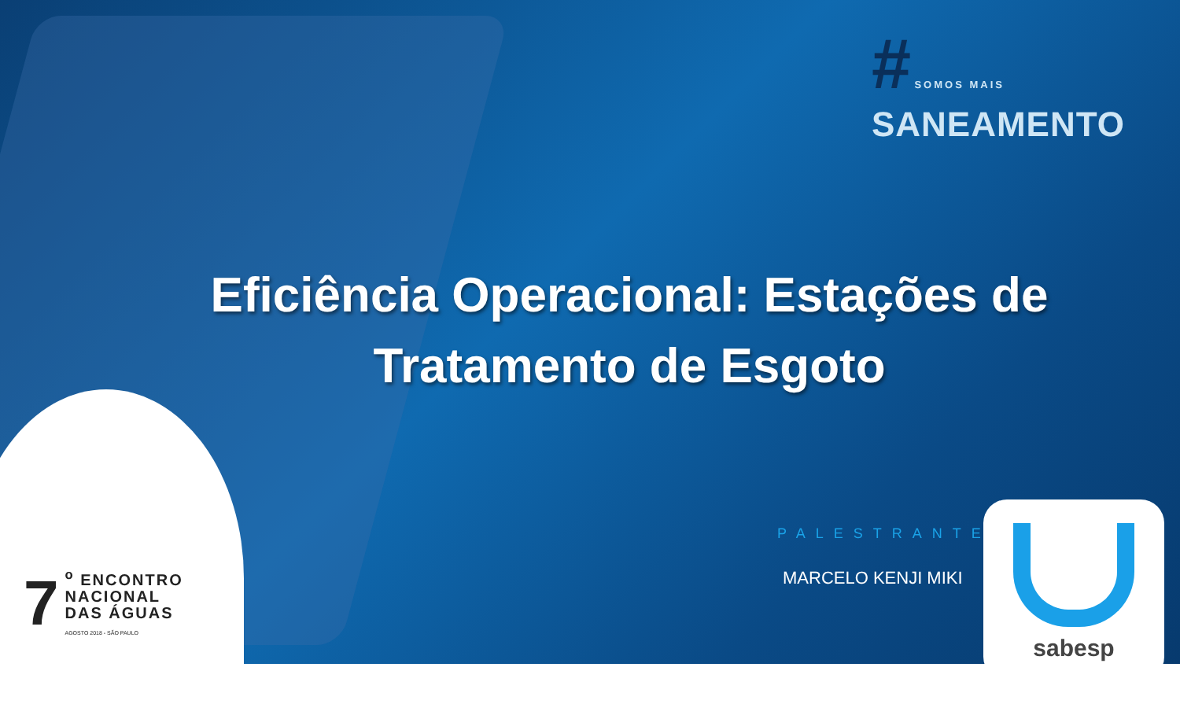# SOMOS MAIS
SANEAMENTO
Eficiência Operacional: Estações de Tratamento de Esgoto
PALESTRANTE:
MARCELO KENJI MIKI
sabesp
7
<sup>o</sup> ENCONTRO
NACIONAL
DAS ÁGUAS
AGOSTO 2018 - SÃO PAULO